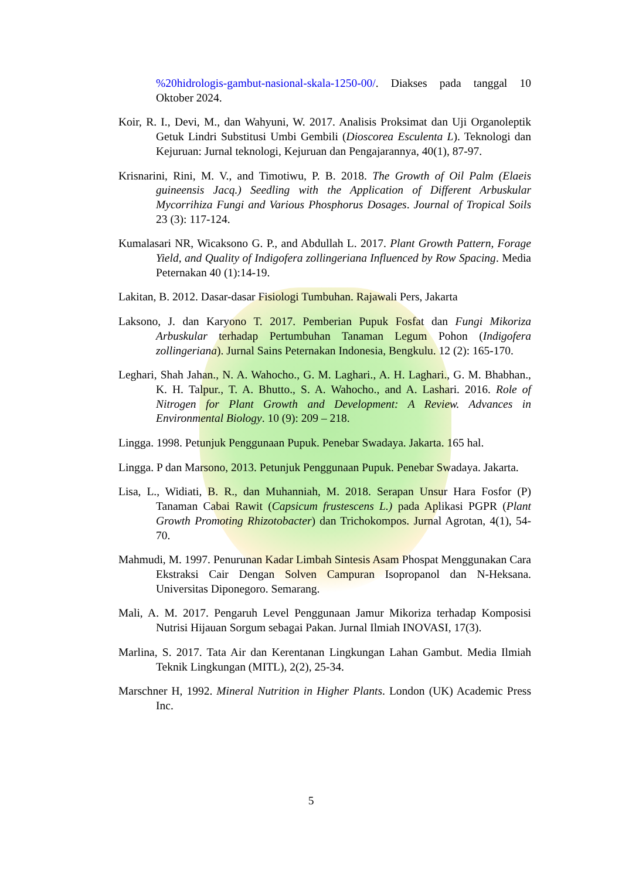%20hidrologis-gambut-nasional-skala-1250-00/. Diakses pada tanggal 10 Oktober 2024.
Koir, R. I., Devi, M., dan Wahyuni, W. 2017. Analisis Proksimat dan Uji Organoleptik Getuk Lindri Substitusi Umbi Gembili (Dioscorea Esculenta L). Teknologi dan Kejuruan: Jurnal teknologi, Kejuruan dan Pengajarannya, 40(1), 87-97.
Krisnarini, Rini, M. V., and Timotiwu, P. B. 2018. The Growth of Oil Palm (Elaeis guineensis Jacq.) Seedling with the Application of Different Arbuskular Mycorrihiza Fungi and Various Phosphorus Dosages. Journal of Tropical Soils 23 (3): 117-124.
Kumalasari NR, Wicaksono G. P., and Abdullah L. 2017. Plant Growth Pattern, Forage Yield, and Quality of Indigofera zollingeriana Influenced by Row Spacing. Media Peternakan 40 (1):14-19.
Lakitan, B. 2012. Dasar-dasar Fisiologi Tumbuhan. Rajawali Pers, Jakarta
Laksono, J. dan Karyono T. 2017. Pemberian Pupuk Fosfat dan Fungi Mikoriza Arbuskular terhadap Pertumbuhan Tanaman Legum Pohon (Indigofera zollingeriana). Jurnal Sains Peternakan Indonesia, Bengkulu. 12 (2): 165-170.
Leghari, Shah Jahan., N. A. Wahocho., G. M. Laghari., A. H. Laghari., G. M. Bhabhan., K. H. Talpur., T. A. Bhutto., S. A. Wahocho., and A. Lashari. 2016. Role of Nitrogen for Plant Growth and Development: A Review. Advances in Environmental Biology. 10 (9): 209 – 218.
Lingga. 1998. Petunjuk Penggunaan Pupuk. Penebar Swadaya. Jakarta. 165 hal.
Lingga. P dan Marsono, 2013. Petunjuk Penggunaan Pupuk. Penebar Swadaya. Jakarta.
Lisa, L., Widiati, B. R., dan Muhanniah, M. 2018. Serapan Unsur Hara Fosfor (P) Tanaman Cabai Rawit (Capsicum frustescens L.) pada Aplikasi PGPR (Plant Growth Promoting Rhizotobacter) dan Trichokompos. Jurnal Agrotan, 4(1), 54-70.
Mahmudi, M. 1997. Penurunan Kadar Limbah Sintesis Asam Phospat Menggunakan Cara Ekstraksi Cair Dengan Solven Campuran Isopropanol dan N-Heksana. Universitas Diponegoro. Semarang.
Mali, A. M. 2017. Pengaruh Level Penggunaan Jamur Mikoriza terhadap Komposisi Nutrisi Hijauan Sorgum sebagai Pakan. Jurnal Ilmiah INOVASI, 17(3).
Marlina, S. 2017. Tata Air dan Kerentanan Lingkungan Lahan Gambut. Media Ilmiah Teknik Lingkungan (MITL), 2(2), 25-34.
Marschner H, 1992. Mineral Nutrition in Higher Plants. London (UK) Academic Press Inc.
5